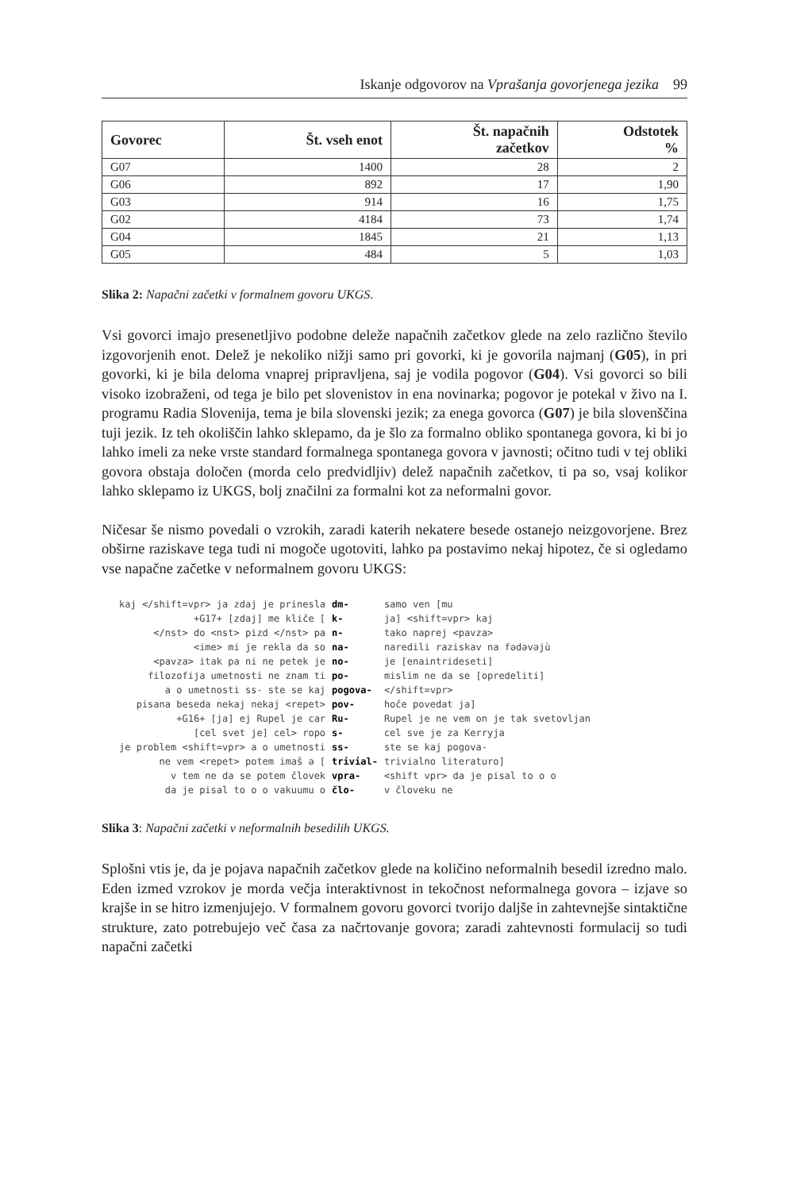Iskanje odgovorov na Vprašanja govorjenega jezika 99
| Govorec | Št. vseh enot | Št. napačnih začetkov | Odstotek % |
| --- | --- | --- | --- |
| G07 | 1400 | 28 | 2 |
| G06 | 892 | 17 | 1,90 |
| G03 | 914 | 16 | 1,75 |
| G02 | 4184 | 73 | 1,74 |
| G04 | 1845 | 21 | 1,13 |
| G05 | 484 | 5 | 1,03 |
Slika 2: Napačni začetki v formalnem govoru UKGS.
Vsi govorci imajo presenetljivo podobne deleže napačnih začetkov glede na zelo različno število izgovorjenih enot. Delež je nekoliko nižji samo pri govorki, ki je govorila najmanj (G05), in pri govorki, ki je bila deloma vnaprej pripravljena, saj je vodila pogovor (G04). Vsi govorci so bili visoko izobraženi, od tega je bilo pet slovenistov in ena novinarka; pogovor je potekal v živo na I. programu Radia Slovenija, tema je bila slovenski jezik; za enega govorca (G07) je bila slovenščina tuji jezik. Iz teh okoliščin lahko sklepamo, da je šlo za formalno obliko spontanega govora, ki bi jo lahko imeli za neke vrste standard formalnega spontanega govora v javnosti; očitno tudi v tej obliki govora obstaja določen (morda celo predvidljiv) delež napačnih začetkov, ti pa so, vsaj kolikor lahko sklepamo iz UKGS, bolj značilni za formalni kot za neformalni govor.
Ničesar še nismo povedali o vzrokih, zaradi katerih nekatere besede ostanejo neizgovorjene. Brez obširne raziskave tega tudi ni mogoče ugotoviti, lahko pa postavimo nekaj hipotez, če si ogledamo vse napačne začetke v neformalnem govoru UKGS:
| kaj </shift=vpr> ja zdaj je prinesla | dm- | samo ven [mu |
| +G17+ [zdaj] me kliče [ | k- | ja] <shift=vpr> kaj |
| </nst> do <nst> pizd </nst> pa | n- | tako naprej <pavza> |
| <ime> mi je rekla da so | na- | naredili raziskav na fədəvəjù |
| <pavza> itak pa ni ne petek je | no- | je [enaintrideseti] |
| filozofija umetnosti ne znam ti | po- | mislim ne da se [opredeliti] |
| a o umetnosti ss- ste se kaj | pogova- | </shift=vpr> |
| pisana beseda nekaj nekaj <repet> | pov- | hoče povedat ja] |
| +G16+ [ja] ej Rupel je car | Ru- | Rupel je ne vem on je tak svetovljan |
| [cel svet je] cel> ropo | s- | cel sve je za Kerryja |
| je problem <shift=vpr> a o umetnosti | ss- | ste se kaj pogova- |
| ne vem <repet> potem imaš ə [ | trivial- | trivialno literaturo] |
| v tem ne da se potem človek | vpra- | <shift vpr> da je pisal to o o |
| da je pisal to o o vakuumu o | člo- | v človeku ne |
Slika 3: Napačni začetki v neformalnih besedilih UKGS.
Splošni vtis je, da je pojava napačnih začetkov glede na količino neformalnih besedil izredno malo. Eden izmed vzrokov je morda večja interaktivnost in tekočnost neformalnega govora – izjave so krajše in se hitro izmenjujejo. V formalnem govoru govorci tvorijo daljše in zahtevnejše sintaktične strukture, zato potrebujejo več časa za načrtovanje govora; zaradi zahtevnosti formulacij so tudi napačni začetki